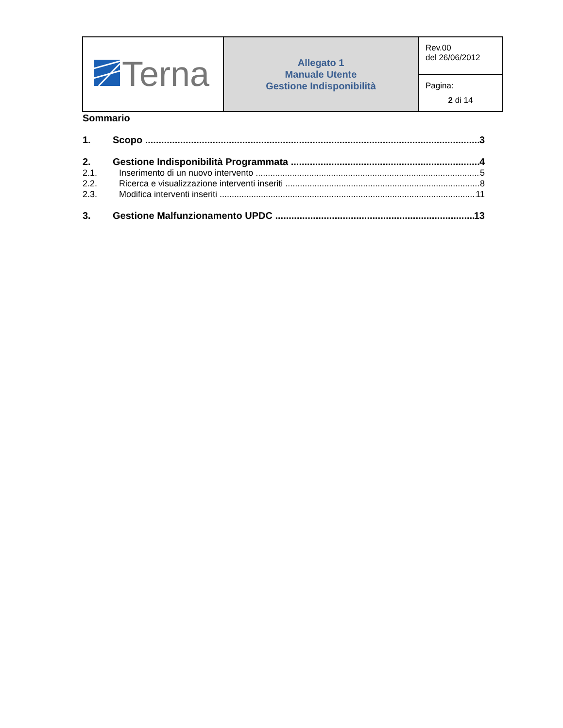| Terna | Allegato 1 Manuale Utente Gestione Indisponibilità | Rev.00 del 26/06/2012 |
| | | Pagina: 2 di 14 |
Sommario
1. Scopo 3
2. Gestione Indisponibilità Programmata 4
2.1. Inserimento di un nuovo intervento 5
2.2. Ricerca e visualizzazione interventi inseriti 8
2.3. Modifica interventi inseriti 11
3. Gestione Malfunzionamento UPDC 13